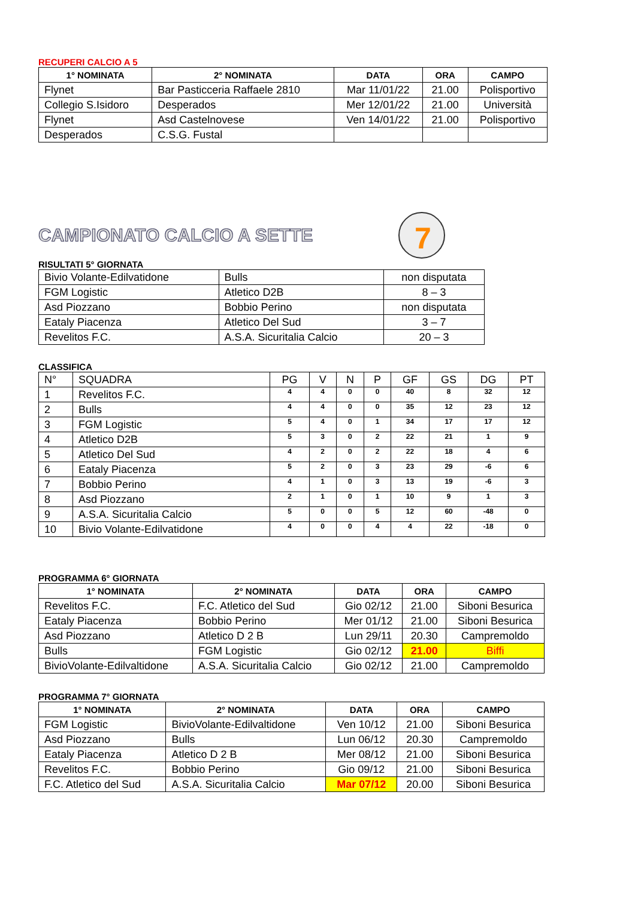RECUPERI CALCIO A 5
| 1° NOMINATA | 2° NOMINATA | DATA | ORA | CAMPO |
| --- | --- | --- | --- | --- |
| Flynet | Bar Pasticceria Raffaele 2810 | Mar 11/01/22 | 21.00 | Polisportivo |
| Collegio S.Isidoro | Desperados | Mer 12/01/22 | 21.00 | Università |
| Flynet | Asd Castelnovese | Ven 14/01/22 | 21.00 | Polisportivo |
| Desperados | C.S.G. Fustal | | | |
CAMPIONATO CALCIO A SETTE
7
RISULTATI 5° GIORNATA
| Bivio Volante-Edilvatidone | Bulls | non disputata |
| FGM Logistic | Atletico D2B | 8 – 3 |
| Asd Piozzano | Bobbio Perino | non disputata |
| Eataly Piacenza | Atletico Del Sud | 3 – 7 |
| Revelitos F.C. | A.S.A. Sicuritalia Calcio | 20 – 3 |
CLASSIFICA
| N° | SQUADRA | PG | V | N | P | GF | GS | DG | PT |
| 1 | Revelitos F.C. | 4 | 4 | 0 | 0 | 40 | 8 | 32 | 12 |
| 2 | Bulls | 4 | 4 | 0 | 0 | 35 | 12 | 23 | 12 |
| 3 | FGM Logistic | 5 | 4 | 0 | 1 | 34 | 17 | 17 | 12 |
| 4 | Atletico D2B | 5 | 3 | 0 | 2 | 22 | 21 | 1 | 9 |
| 5 | Atletico Del Sud | 4 | 2 | 0 | 2 | 22 | 18 | 4 | 6 |
| 6 | Eataly Piacenza | 5 | 2 | 0 | 3 | 23 | 29 | -6 | 6 |
| 7 | Bobbio Perino | 4 | 1 | 0 | 3 | 13 | 19 | -6 | 3 |
| 8 | Asd Piozzano | 2 | 1 | 0 | 1 | 10 | 9 | 1 | 3 |
| 9 | A.S.A. Sicuritalia Calcio | 5 | 0 | 0 | 5 | 12 | 60 | -48 | 0 |
| 10 | Bivio Volante-Edilvatidone | 4 | 0 | 0 | 4 | 4 | 22 | -18 | 0 |
PROGRAMMA 6° GIORNATA
| 1° NOMINATA | 2° NOMINATA | DATA | ORA | CAMPO |
| --- | --- | --- | --- | --- |
| Revelitos F.C. | F.C. Atletico del Sud | Gio 02/12 | 21.00 | Siboni Besurica |
| Eataly Piacenza | Bobbio Perino | Mer 01/12 | 21.00 | Siboni Besurica |
| Asd Piozzano | Atletico D 2 B | Lun 29/11 | 20.30 | Campremoldo |
| Bulls | FGM Logistic | Gio 02/12 | 21.00 | Biffi |
| BivioVolante-Edilvaltidone | A.S.A. Sicuritalia Calcio | Gio 02/12 | 21.00 | Campremoldo |
PROGRAMMA 7° GIORNATA
| 1° NOMINATA | 2° NOMINATA | DATA | ORA | CAMPO |
| --- | --- | --- | --- | --- |
| FGM Logistic | BivioVolante-Edilvaltidone | Ven 10/12 | 21.00 | Siboni Besurica |
| Asd Piozzano | Bulls | Lun 06/12 | 20.30 | Campremoldo |
| Eataly Piacenza | Atletico D 2 B | Mer 08/12 | 21.00 | Siboni Besurica |
| Revelitos F.C. | Bobbio Perino | Gio 09/12 | 21.00 | Siboni Besurica |
| F.C. Atletico del Sud | A.S.A. Sicuritalia Calcio | Mar 07/12 | 20.00 | Siboni Besurica |